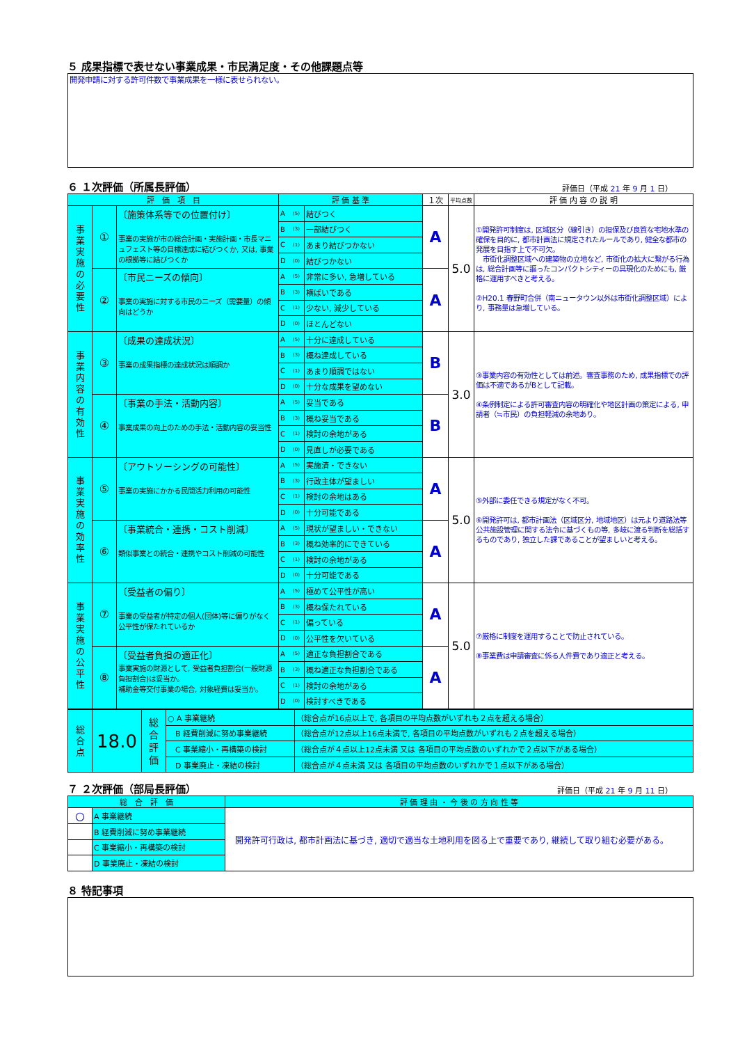５ 成果指標で表せない事業成果・市民満足度・その他課題点等
開発申請に対する許可件数で事業成果を一様に表せられない。
６ １次評価（所属長評価）
評価日（平成 21 年 9 月 1 日）
| 評 価 項 目 | | | 評 価 基 準 | | | １次 | 平均点数 | 評 価 内 容 の 説 明 |
| --- | --- | --- | --- | --- | --- | --- | --- | --- |
| 事 業 実 施 の 必 要 性 | ① | 〔施策体系等での位置付け〕 事業の実施が市の総合計画・実施計画・市長マニュフェスト等の目標達成に結びつくか, 又は, 事業の根拠等に結びつくか | A | (5) | 結びつく | A | 5.0 | ①開発許可制度は, 区域区分（線引き）の担保及び良質な宅地水準の確保を目的に, 都市計画法に規定されたルールであり, 健全な都市の発展を目指す上で不可欠。 市街化調整区域への建築物の立地など, 市街化の拡大に繋がる行為は, 総合計画等に謳ったコンパクトシティーの具現化のためにも, 厳格に運用すべきと考える。 ②H20.1 春野町合併（南ニュータウン以外は市街化調整区域）により, 事務量は急増している。 |
| | | | B | (3) | 一部結びつく | | | |
| | | | C | (1) | あまり結びつかない | | | |
| | | | D | (0) | 結びつかない | | | |
| | ② | 〔市民ニーズの傾向〕 事業の実施に対する市民のニーズ（需要量）の傾向はどうか | A | (5) | 非常に多い, 急増している | A | | |
| | | | B | (3) | 横ばいである | | | |
| | | | C | (1) | 少ない, 減少している | | | |
| | | | D | (0) | ほとんどない | | | |
| 事 業 内 容 の 有 効 性 | ③ | 〔成果の達成状況〕 事業の成果指標の達成状況は順調か | A | (5) | 十分に達成している | B | 3.0 | ③事業内容の有効性としては前述。審査事務のため, 成果指標での評価は不適であるがBとして記載。 ④条例制定による許可審査内容の明確化や地区計画の策定による, 申請者（≒市民）の負担軽減の余地あり。 |
| | | | B | (3) | 概ね達成している | | | |
| | | | C | (1) | あまり順調ではない | | | |
| | | | D | (0) | 十分な成果を望めない | | | |
| | ④ | 〔事業の手法・活動内容〕 事業成果の向上のための手法・活動内容の妥当性 | A | (5) | 妥当である | B | | |
| | | | B | (3) | 概ね妥当である | | | |
| | | | C | (1) | 検討の余地がある | | | |
| | | | D | (0) | 見直しが必要である | | | |
| 事 業 実 施 の 効 率 性 | ⑤ | 〔アウトソーシングの可能性〕 事業の実施にかかる民間活力利用の可能性 | A | (5) | 実施済・できない | A | 5.0 | ⑤外部に委任できる規定がなく不可。 ⑥開発許可は, 都市計画法（区域区分, 地域地区）は元より道路法等公共施設管理に関する法令に基づくもの等, 多岐に渡る判断を総括するものであり, 独立した課であることが望ましいと考える。 |
| | | | B | (3) | 行政主体が望ましい | | | |
| | | | C | (1) | 検討の余地はある | | | |
| | | | D | (0) | 十分可能である | | | |
| | ⑥ | 〔事業統合・連携・コスト削減〕 類似事業との統合・連携やコスト削減の可能性 | A | (5) | 現状が望ましい・できない | A | | |
| | | | B | (3) | 概ね効率的にできている | | | |
| | | | C | (1) | 検討の余地がある | | | |
| | | | D | (0) | 十分可能である | | | |
| 事 業 実 施 の 公 平 性 | ⑦ | 〔受益者の偏り〕 事業の受益者が特定の個人(団体)等に偏りがなく公平性が保たれているか | A | (5) | 極めて公平性が高い | A | 5.0 | ⑦厳格に制度を運用することで防止されている。 ⑧事業費は申請審査に係る人件費であり適正と考える。 |
| | | | B | (3) | 概ね保たれている | | | |
| | | | C | (1) | 偏っている | | | |
| | | | D | (0) | 公平性を欠いている | | | |
| | ⑧ | 〔受益者負担の適正化〕 事業実施の財源として, 受益者負担割合(一般財源負担割合)は妥当か。 補助金等交付事業の場合, 対象経費は妥当か。 | A | (5) | 適正な負担割合である | A | | |
| | | | B | (3) | 概ね適正な負担割合である | | | |
| | | | C | (1) | 検討の余地がある | | | |
| | | | D | (0) | 検討すべきである | | | |
| 総 合 点 | 18.0 | 総 合 評 価 | ○ A 事業継続 | （総合点が16点以上で, 各項目の平均点数がいずれも２点を超える場合） |
| | | | B 経費削減に努め事業継続 | （総合点が12点以上16点未満で, 各項目の平均点数がいずれも２点を超える場合） |
| | | | C 事業縮小・再構築の検討 | （総合点が４点以上12点未満 又は 各項目の平均点数のいずれかで２点以下がある場合） |
| | | | D 事業廃止・凍結の検討 | （総合点が４点未満 又は 各項目の平均点数のいずれかで１点以下がある場合） |
７ ２次評価（部局長評価）
評価日（平成 21 年 9 月 11 日）
| 総 合 評 価 | | 評 価 理 由 ・ 今 後 の 方 向 性 等 |
| --- | --- | --- |
| ○ | A 事業継続 | 開発許可行政は, 都市計画法に基づき, 適切で適当な土地利用を図る上で重要であり, 継続して取り組む必要がある。 |
| | B 経費削減に努め事業継続 | |
| | C 事業縮小・再構築の検討 | |
| | D 事業廃止・凍結の検討 | |
８ 特記事項